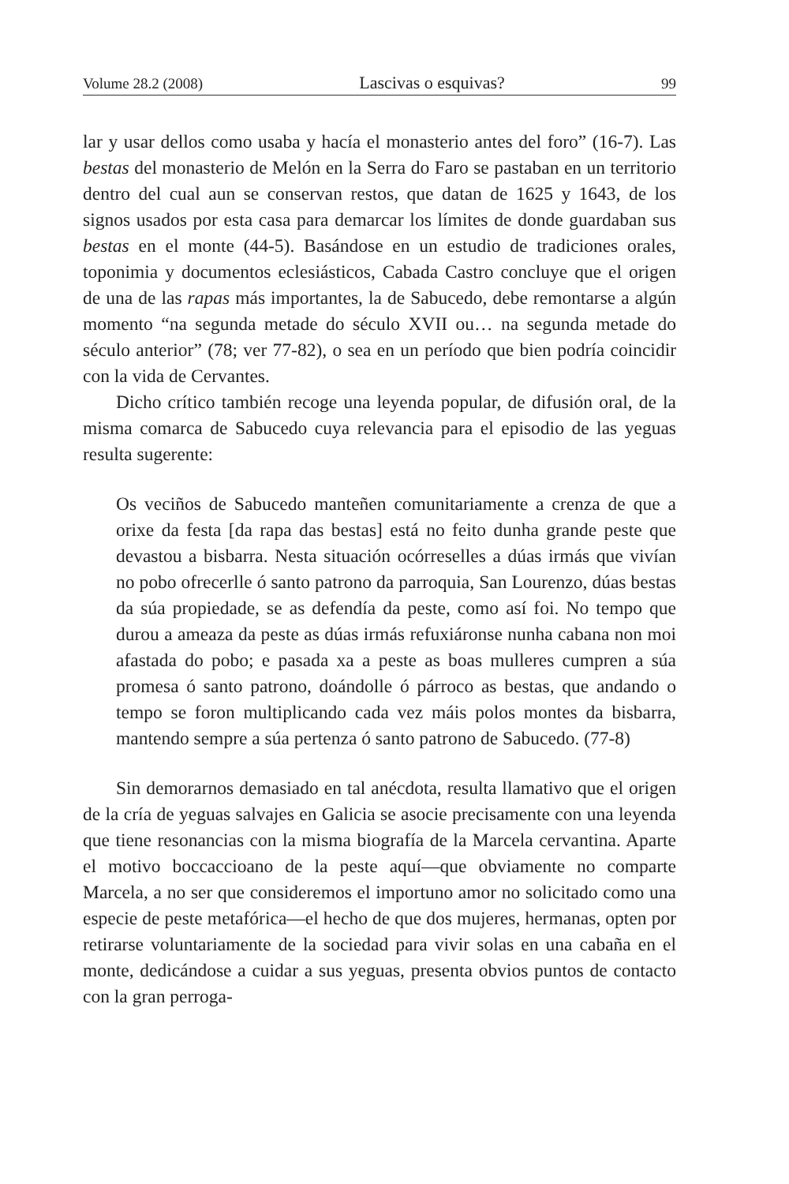Volume 28.2 (2008) Lascivas o esquivas? 99
lar y usar dellos como usaba y hacía el monasterio antes del foro” (16-7). Las bestas del monasterio de Melón en la Serra do Faro se pastaban en un territorio dentro del cual aun se conservan restos, que datan de 1625 y 1643, de los signos usados por esta casa para demarcar los límites de donde guardaban sus bestas en el monte (44-5). Basándose en un estudio de tradiciones orales, toponimia y documentos eclesiásticos, Cabada Castro concluye que el origen de una de las rapas más importantes, la de Sabucedo, debe remontarse a algún momento “na segunda metade do século XVII ou… na segunda metade do século anterior” (78; ver 77-82), o sea en un período que bien podría coincidir con la vida de Cervantes.
Dicho crítico también recoge una leyenda popular, de difusión oral, de la misma comarca de Sabucedo cuya relevancia para el episodio de las yeguas resulta sugerente:
Os veciños de Sabucedo manteñen comunitariamente a crenza de que a orixe da festa [da rapa das bestas] está no feito dunha grande peste que devastou a bisbarra. Nesta situación ocórreselles a dúas irmás que vivían no pobo ofrecerlle ó santo patrono da parroquia, San Lourenzo, dúas bestas da súa propiedade, se as defendía da peste, como así foi. No tempo que durou a ameaza da peste as dúas irmás refuxiáronse nunha cabana non moi afastada do pobo; e pasada xa a peste as boas mulleres cumpren a súa promesa ó santo patrono, doándolle ó párroco as bestas, que andando o tempo se foron multiplicando cada vez máis polos montes da bisbarra, mantendo sempre a súa pertenza ó santo patrono de Sabucedo. (77-8)
Sin demorarnos demasiado en tal anécdota, resulta llamativo que el origen de la cría de yeguas salvajes en Galicia se asocie precisamente con una leyenda que tiene resonancias con la misma biografía de la Marcela cervantina. Aparte el motivo boccaccioano de la peste aquí—que obviamente no comparte Marcela, a no ser que consideremos el importuno amor no solicitado como una especie de peste metafórica—el hecho de que dos mujeres, hermanas, opten por retirarse voluntariamente de la sociedad para vivir solas en una cabaña en el monte, dedicándose a cuidar a sus yeguas, presenta obvios puntos de contacto con la gran perroga-